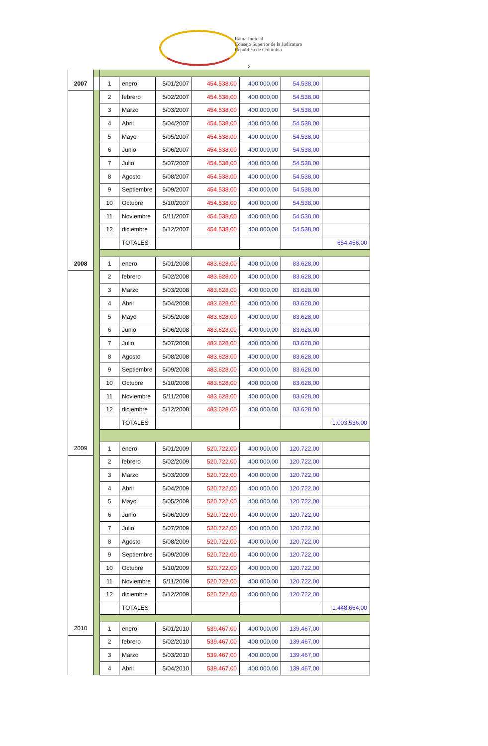Rama Judicial
Consejo Superior de la Judicatura
República de Colombia
2
| 2007 | | 1 | enero | 5/01/2007 | 454.538,00 | 400.000,00 | 54.538,00 | |
| | | 2 | febrero | 5/02/2007 | 454.538,00 | 400.000,00 | 54.538,00 | |
| | | 3 | Marzo | 5/03/2007 | 454.538,00 | 400.000,00 | 54.538,00 | |
| | | 4 | Abril | 5/04/2007 | 454.538,00 | 400.000,00 | 54.538,00 | |
| | | 5 | Mayo | 5/05/2007 | 454.538,00 | 400.000,00 | 54.538,00 | |
| | | 6 | Junio | 5/06/2007 | 454.538,00 | 400.000,00 | 54.538,00 | |
| | | 7 | Julio | 5/07/2007 | 454.538,00 | 400.000,00 | 54.538,00 | |
| | | 8 | Agosto | 5/08/2007 | 454.538,00 | 400.000,00 | 54.538,00 | |
| | | 9 | Septiembre | 5/09/2007 | 454.538,00 | 400.000,00 | 54.538,00 | |
| | | 10 | Octubre | 5/10/2007 | 454.538,00 | 400.000,00 | 54.538,00 | |
| | | 11 | Noviembre | 5/11/2007 | 454.538,00 | 400.000,00 | 54.538,00 | |
| | | 12 | diciembre | 5/12/2007 | 454.538,00 | 400.000,00 | 54.538,00 | |
| | | | TOTALES | | | | | 654.456,00 |
| 2008 | | 1 | enero | 5/01/2008 | 483.628,00 | 400.000,00 | 83.628,00 | |
| | | 2 | febrero | 5/02/2008 | 483.628,00 | 400.000,00 | 83.628,00 | |
| | | 3 | Marzo | 5/03/2008 | 483.628,00 | 400.000,00 | 83.628,00 | |
| | | 4 | Abril | 5/04/2008 | 483.628,00 | 400.000,00 | 83.628,00 | |
| | | 5 | Mayo | 5/05/2008 | 483.628,00 | 400.000,00 | 83.628,00 | |
| | | 6 | Junio | 5/06/2008 | 483.628,00 | 400.000,00 | 83.628,00 | |
| | | 7 | Julio | 5/07/2008 | 483.628,00 | 400.000,00 | 83.628,00 | |
| | | 8 | Agosto | 5/08/2008 | 483.628,00 | 400.000,00 | 83.628,00 | |
| | | 9 | Septiembre | 5/09/2008 | 483.628,00 | 400.000,00 | 83.628,00 | |
| | | 10 | Octubre | 5/10/2008 | 483.628,00 | 400.000,00 | 83.628,00 | |
| | | 11 | Noviembre | 5/11/2008 | 483.628,00 | 400.000,00 | 83.628,00 | |
| | | 12 | diciembre | 5/12/2008 | 483.628,00 | 400.000,00 | 83.628,00 | |
| | | | TOTALES | | | | | 1.003.536,00 |
| 2009 | | 1 | enero | 5/01/2009 | 520.722,00 | 400.000,00 | 120.722,00 | |
| | | 2 | febrero | 5/02/2009 | 520.722,00 | 400.000,00 | 120.722,00 | |
| | | 3 | Marzo | 5/03/2009 | 520.722,00 | 400.000,00 | 120.722,00 | |
| | | 4 | Abril | 5/04/2009 | 520.722,00 | 400.000,00 | 120.722,00 | |
| | | 5 | Mayo | 5/05/2009 | 520.722,00 | 400.000,00 | 120.722,00 | |
| | | 6 | Junio | 5/06/2009 | 520.722,00 | 400.000,00 | 120.722,00 | |
| | | 7 | Julio | 5/07/2009 | 520.722,00 | 400.000,00 | 120.722,00 | |
| | | 8 | Agosto | 5/08/2009 | 520.722,00 | 400.000,00 | 120.722,00 | |
| | | 9 | Septiembre | 5/09/2009 | 520.722,00 | 400.000,00 | 120.722,00 | |
| | | 10 | Octubre | 5/10/2009 | 520.722,00 | 400.000,00 | 120.722,00 | |
| | | 11 | Noviembre | 5/11/2009 | 520.722,00 | 400.000,00 | 120.722,00 | |
| | | 12 | diciembre | 5/12/2009 | 520.722,00 | 400.000,00 | 120.722,00 | |
| | | | TOTALES | | | | | 1.448.664,00 |
| 2010 | | 1 | enero | 5/01/2010 | 539.467,00 | 400.000,00 | 139.467,00 | |
| | | 2 | febrero | 5/02/2010 | 539.467,00 | 400.000,00 | 139.467,00 | |
| | | 3 | Marzo | 5/03/2010 | 539.467,00 | 400.000,00 | 139.467,00 | |
| | | 4 | Abril | 5/04/2010 | 539.467,00 | 400.000,00 | 139.467,00 | |